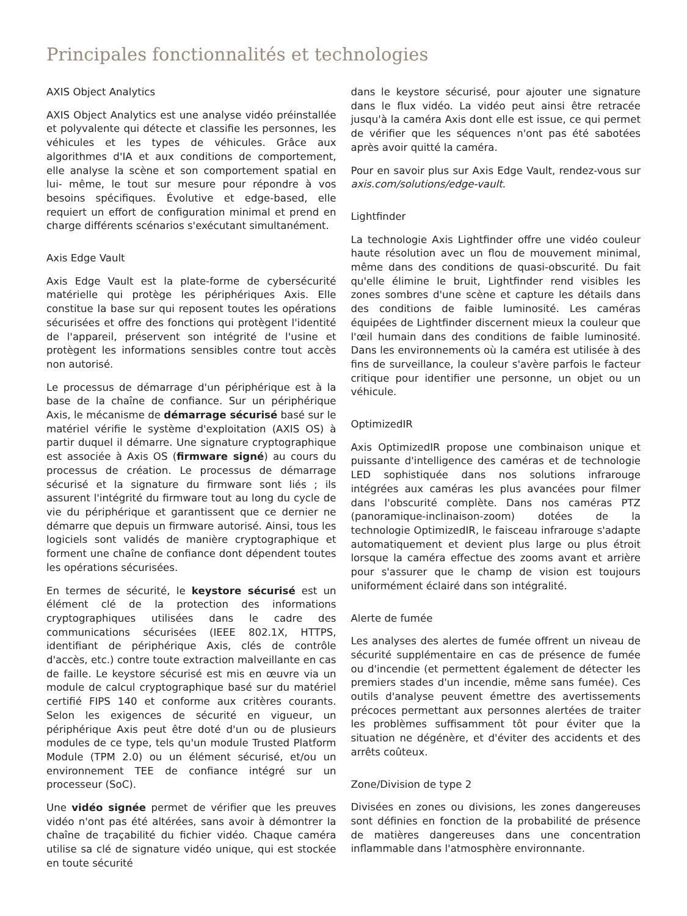Principales fonctionnalités et technologies
AXIS Object Analytics
AXIS Object Analytics est une analyse vidéo préinstallée et polyvalente qui détecte et classifie les personnes, les véhicules et les types de véhicules. Grâce aux algorithmes d'IA et aux conditions de comportement, elle analyse la scène et son comportement spatial en lui- même, le tout sur mesure pour répondre à vos besoins spécifiques. Évolutive et edge-based, elle requiert un effort de configuration minimal et prend en charge différents scénarios s'exécutant simultanément.
Axis Edge Vault
Axis Edge Vault est la plate-forme de cybersécurité matérielle qui protège les périphériques Axis. Elle constitue la base sur qui reposent toutes les opérations sécurisées et offre des fonctions qui protègent l'identité de l'appareil, préservent son intégrité de l'usine et protègent les informations sensibles contre tout accès non autorisé.
Le processus de démarrage d'un périphérique est à la base de la chaîne de confiance. Sur un périphérique Axis, le mécanisme de démarrage sécurisé basé sur le matériel vérifie le système d'exploitation (AXIS OS) à partir duquel il démarre. Une signature cryptographique est associée à Axis OS (firmware signé) au cours du processus de création. Le processus de démarrage sécurisé et la signature du firmware sont liés ; ils assurent l'intégrité du firmware tout au long du cycle de vie du périphérique et garantissent que ce dernier ne démarre que depuis un firmware autorisé. Ainsi, tous les logiciels sont validés de manière cryptographique et forment une chaîne de confiance dont dépendent toutes les opérations sécurisées.
En termes de sécurité, le keystore sécurisé est un élément clé de la protection des informations cryptographiques utilisées dans le cadre des communications sécurisées (IEEE 802.1X, HTTPS, identifiant de périphérique Axis, clés de contrôle d'accès, etc.) contre toute extraction malveillante en cas de faille. Le keystore sécurisé est mis en œuvre via un module de calcul cryptographique basé sur du matériel certifié FIPS 140 et conforme aux critères courants. Selon les exigences de sécurité en vigueur, un périphérique Axis peut être doté d'un ou de plusieurs modules de ce type, tels qu'un module Trusted Platform Module (TPM 2.0) ou un élément sécurisé, et/ou un environnement TEE de confiance intégré sur un processeur (SoC).
Une vidéo signée permet de vérifier que les preuves vidéo n'ont pas été altérées, sans avoir à démontrer la chaîne de traçabilité du fichier vidéo. Chaque caméra utilise sa clé de signature vidéo unique, qui est stockée en toute sécurité
dans le keystore sécurisé, pour ajouter une signature dans le flux vidéo. La vidéo peut ainsi être retracée jusqu'à la caméra Axis dont elle est issue, ce qui permet de vérifier que les séquences n'ont pas été sabotées après avoir quitté la caméra.
Pour en savoir plus sur Axis Edge Vault, rendez-vous sur axis.com/solutions/edge-vault.
Lightfinder
La technologie Axis Lightfinder offre une vidéo couleur haute résolution avec un flou de mouvement minimal, même dans des conditions de quasi-obscurité. Du fait qu'elle élimine le bruit, Lightfinder rend visibles les zones sombres d'une scène et capture les détails dans des conditions de faible luminosité. Les caméras équipées de Lightfinder discernent mieux la couleur que l'œil humain dans des conditions de faible luminosité. Dans les environnements où la caméra est utilisée à des fins de surveillance, la couleur s'avère parfois le facteur critique pour identifier une personne, un objet ou un véhicule.
OptimizedIR
Axis OptimizedIR propose une combinaison unique et puissante d'intelligence des caméras et de technologie LED sophistiquée dans nos solutions infrarouge intégrées aux caméras les plus avancées pour filmer dans l'obscurité complète. Dans nos caméras PTZ (panoramique-inclinaison-zoom) dotées de la technologie OptimizedIR, le faisceau infrarouge s'adapte automatiquement et devient plus large ou plus étroit lorsque la caméra effectue des zooms avant et arrière pour s'assurer que le champ de vision est toujours uniformément éclairé dans son intégralité.
Alerte de fumée
Les analyses des alertes de fumée offrent un niveau de sécurité supplémentaire en cas de présence de fumée ou d'incendie (et permettent également de détecter les premiers stades d'un incendie, même sans fumée). Ces outils d'analyse peuvent émettre des avertissements précoces permettant aux personnes alertées de traiter les problèmes suffisamment tôt pour éviter que la situation ne dégénère, et d'éviter des accidents et des arrêts coûteux.
Zone/Division de type 2
Divisées en zones ou divisions, les zones dangereuses sont définies en fonction de la probabilité de présence de matières dangereuses dans une concentration inflammable dans l'atmosphère environnante.